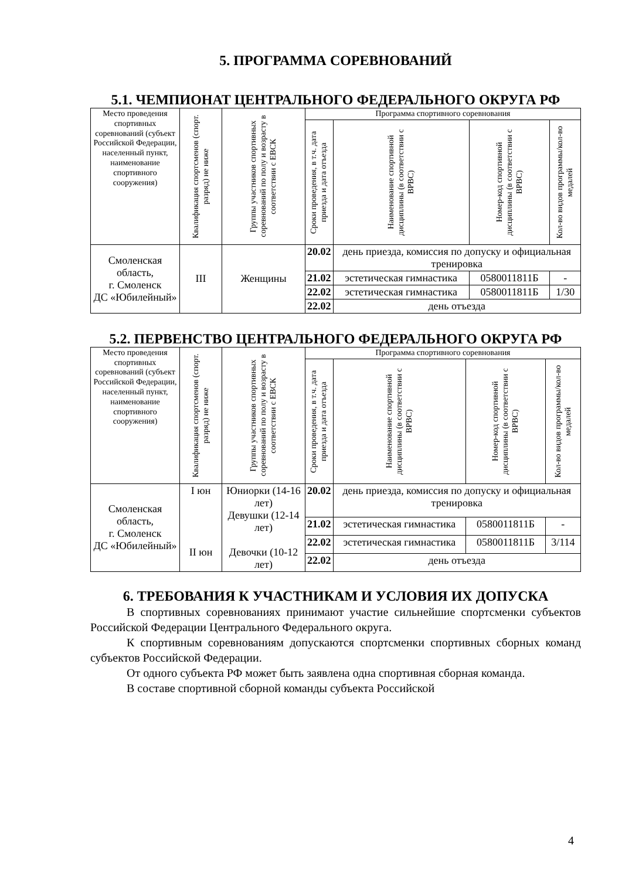5. ПРОГРАММА СОРЕВНОВАНИЙ
5.1. ЧЕМПИОНАТ ЦЕНТРАЛЬНОГО ФЕДЕРАЛЬНОГО ОКРУГА РФ
| Место проведения спортивных соревнований (субъект Российской Федерации, населенный пункт, наименование спортивного сооружения) | Квалификация спортсменов (спорт. разряд) не ниже | Группы участников спортивных соревнований по полу и возрасту в соответствии с ЕВСК | Программа спортивного соревнования | | | |
| --- | --- | --- | --- | --- | --- | --- |
| | | | Сроки проведения, в т.ч. дата приезда и дата отъезда | Наименование спортивной дисциплины (в соответствии с ВРВС) | Номер-код спортивной дисциплины (в соответствии с ВРВС) | Кол-во видов программы/кол-во медалей |
| Смоленская область, г. Смоленск ДС «Юбилейный» | III | Женщины | 20.02 | день приезда, комиссия по допуску и официальная тренировка | | |
| | | | 21.02 | эстетическая гимнастика | 0580011811Б | - |
| | | | 22.02 | эстетическая гимнастика | 0580011811Б | 1/30 |
| | | | 22.02 | день отъезда | | |
5.2. ПЕРВЕНСТВО ЦЕНТРАЛЬНОГО ФЕДЕРАЛЬНОГО ОКРУГА РФ
| Место проведения спортивных соревнований (субъект Российской Федерации, населенный пункт, наименование спортивного сооружения) | Квалификация спортсменов (спорт. разряд) не ниже | Группы участников спортивных соревнований по полу и возрасту в соответствии с ЕВСК | Программа спортивного соревнования | | | |
| --- | --- | --- | --- | --- | --- | --- |
| | | | Сроки проведения, в т.ч. дата приезда и дата отъезда | Наименование спортивной дисциплины (в соответствии с ВРВС) | Номер-код спортивной дисциплины (в соответствии с ВРВС) | Кол-во видов программы/кол-во медалей |
| Смоленская область, г. Смоленск ДС «Юбилейный» | I юн II юн | Юниорки (14-16 лет) Девушки (12-14 лет) Девочки (10-12 лет) | 20.02 | день приезда, комиссия по допуску и официальная тренировка | | |
| | | | 21.02 | эстетическая гимнастика | 0580011811Б | - |
| | | | 22.02 | эстетическая гимнастика | 0580011811Б | 3/114 |
| | | | 22.02 | день отъезда | | |
6. ТРЕБОВАНИЯ К УЧАСТНИКАМ И УСЛОВИЯ ИХ ДОПУСКА
В спортивных соревнованиях принимают участие сильнейшие спортсменки субъектов Российской Федерации Центрального Федерального округа.
К спортивным соревнованиям допускаются спортсменки спортивных сборных команд субъектов Российской Федерации.
От одного субъекта РФ может быть заявлена одна спортивная сборная команда.
В составе спортивной сборной команды субъекта Российской
4